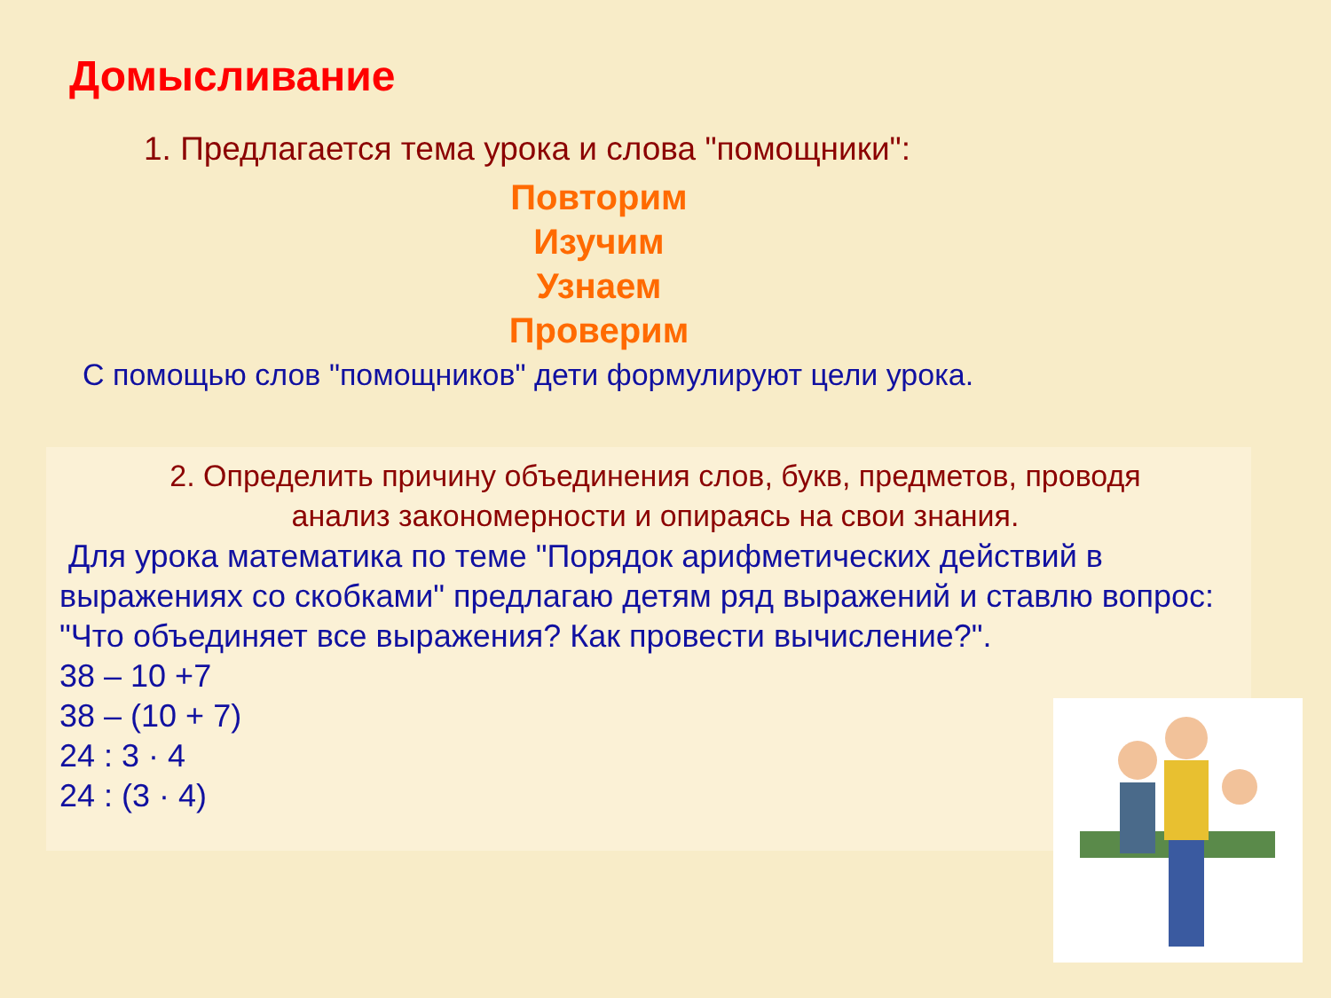Домысливание
1. Предлагается тема урока и слова "помощники":
Повторим
Изучим
Узнаем
Проверим
С помощью слов "помощников" дети формулируют цели урока.
2. Определить причину объединения слов, букв, предметов, проводя
анализ закономерности и опираясь на свои знания.
Для урока математика по теме "Порядок арифметических действий в выражениях со скобками" предлагаю детям ряд выражений и ставлю вопрос: "Что объединяет все выражения? Как провести вычисление?".
38 – 10 +7
38 – (10 + 7)
24 : 3 · 4
24 : (3 · 4)